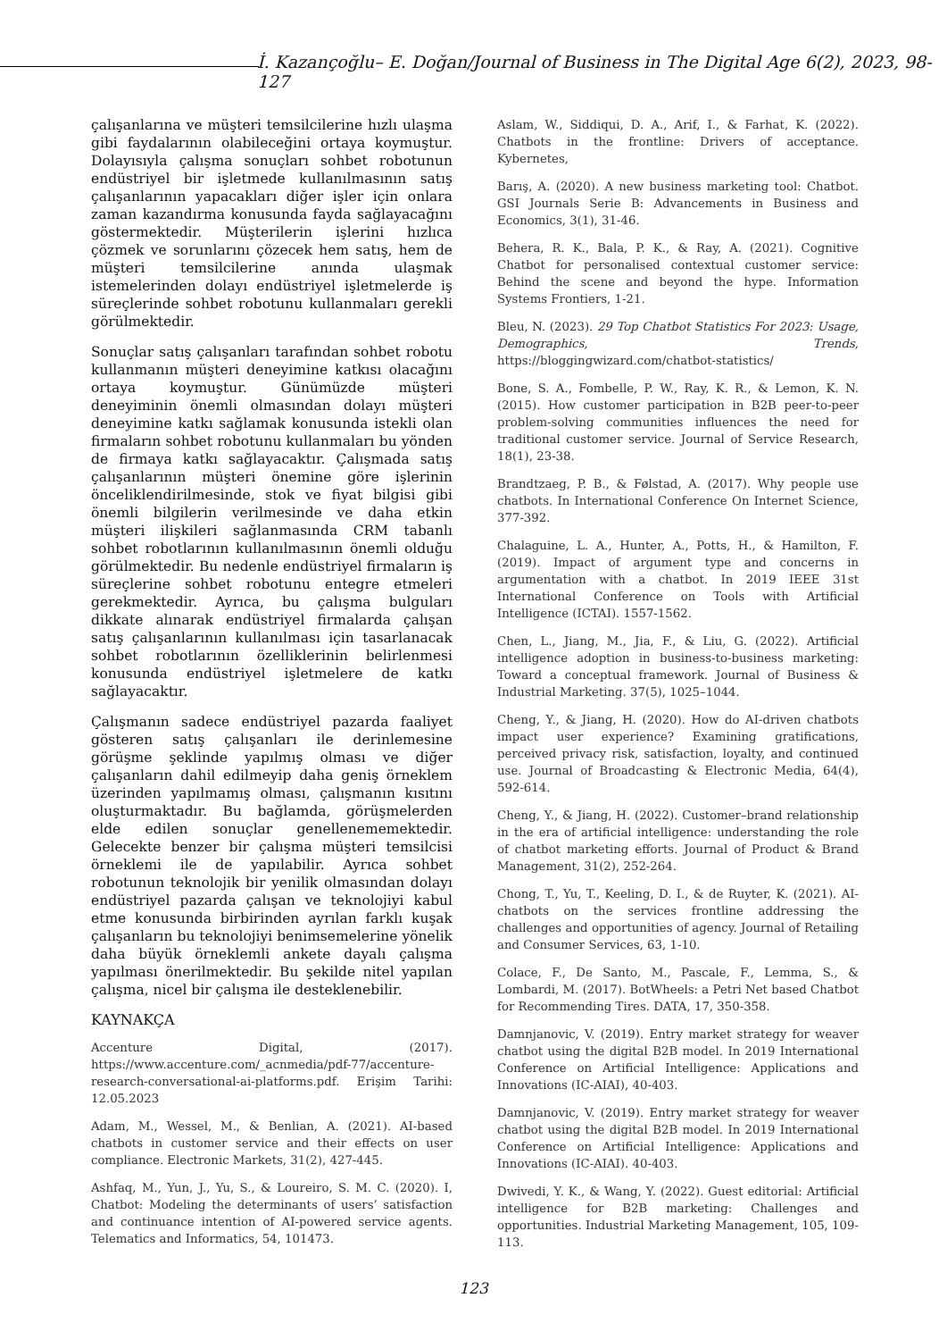İ. Kazançoğlu– E. Doğan/Journal of Business in The Digital Age 6(2), 2023, 98-127
çalışanlarına ve müşteri temsilcilerine hızlı ulaşma gibi faydalarının olabileceğini ortaya koymuştur. Dolayısıyla çalışma sonuçları sohbet robotunun endüstriyel bir işletmede kullanılmasının satış çalışanlarının yapacakları diğer işler için onlara zaman kazandırma konusunda fayda sağlayacağını göstermektedir. Müşterilerin işlerini hızlıca çözmek ve sorunlarını çözecek hem satış, hem de müşteri temsilcilerine anında ulaşmak istemelerinden dolayı endüstriyel işletmelerde iş süreçlerinde sohbet robotunu kullanmaları gerekli görülmektedir.
Sonuçlar satış çalışanları tarafından sohbet robotu kullanmanın müşteri deneyimine katkısı olacağını ortaya koymuştur. Günümüzde müşteri deneyiminin önemli olmasından dolayı müşteri deneyimine katkı sağlamak konusunda istekli olan firmaların sohbet robotunu kullanmaları bu yönden de firmaya katkı sağlayacaktır. Çalışmada satış çalışanlarının müşteri önemine göre işlerinin önceliklendirilmesinde, stok ve fiyat bilgisi gibi önemli bilgilerin verilmesinde ve daha etkin müşteri ilişkileri sağlanmasında CRM tabanlı sohbet robotlarının kullanılmasının önemli olduğu görülmektedir. Bu nedenle endüstriyel firmaların iş süreçlerine sohbet robotunu entegre etmeleri gerekmektedir. Ayrıca, bu çalışma bulguları dikkate alınarak endüstriyel firmalarda çalışan satış çalışanlarının kullanılması için tasarlanacak sohbet robotlarının özelliklerinin belirlenmesi konusunda endüstriyel işletmelere de katkı sağlayacaktır.
Çalışmanın sadece endüstriyel pazarda faaliyet gösteren satış çalışanları ile derinlemesine görüşme şeklinde yapılmış olması ve diğer çalışanların dahil edilmeyip daha geniş örneklem üzerinden yapılmamış olması, çalışmanın kısıtını oluşturmaktadır. Bu bağlamda, görüşmelerden elde edilen sonuçlar genellenememektedir. Gelecekte benzer bir çalışma müşteri temsilcisi örneklemi ile de yapılabilir. Ayrıca sohbet robotunun teknolojik bir yenilik olmasından dolayı endüstriyel pazarda çalışan ve teknolojiyi kabul etme konusunda birbirinden ayrılan farklı kuşak çalışanların bu teknolojiyi benimsemelerine yönelik daha büyük örneklemli ankete dayalı çalışma yapılması önerilmektedir. Bu şekilde nitel yapılan çalışma, nicel bir çalışma ile desteklenebilir.
KAYNAKÇA
Accenture Digital, (2017). https://www.accenture.com/_acnmedia/pdf-77/accenture-research-conversational-ai-platforms.pdf. Erişim Tarihi: 12.05.2023
Adam, M., Wessel, M., & Benlian, A. (2021). AI-based chatbots in customer service and their effects on user compliance. Electronic Markets, 31(2), 427-445.
Ashfaq, M., Yun, J., Yu, S., & Loureiro, S. M. C. (2020). I, Chatbot: Modeling the determinants of users’ satisfaction and continuance intention of AI-powered service agents. Telematics and Informatics, 54, 101473.
Aslam, W., Siddiqui, D. A., Arif, I., & Farhat, K. (2022). Chatbots in the frontline: Drivers of acceptance. Kybernetes,
Barış, A. (2020). A new business marketing tool: Chatbot. GSI Journals Serie B: Advancements in Business and Economics, 3(1), 31-46.
Behera, R. K., Bala, P. K., & Ray, A. (2021). Cognitive Chatbot for personalised contextual customer service: Behind the scene and beyond the hype. Information Systems Frontiers, 1-21.
Bleu, N. (2023). 29 Top Chatbot Statistics For 2023: Usage, Demographics, Trends, https://bloggingwizard.com/chatbot-statistics/
Bone, S. A., Fombelle, P. W., Ray, K. R., & Lemon, K. N. (2015). How customer participation in B2B peer-to-peer problem-solving communities influences the need for traditional customer service. Journal of Service Research, 18(1), 23-38.
Brandtzaeg, P. B., & Følstad, A. (2017). Why people use chatbots. In International Conference On Internet Science, 377-392.
Chalaguine, L. A., Hunter, A., Potts, H., & Hamilton, F. (2019). Impact of argument type and concerns in argumentation with a chatbot. In 2019 IEEE 31st International Conference on Tools with Artificial Intelligence (ICTAI). 1557-1562.
Chen, L., Jiang, M., Jia, F., & Liu, G. (2022). Artificial intelligence adoption in business-to-business marketing: Toward a conceptual framework. Journal of Business & Industrial Marketing. 37(5), 1025–1044.
Cheng, Y., & Jiang, H. (2020). How do AI-driven chatbots impact user experience? Examining gratifications, perceived privacy risk, satisfaction, loyalty, and continued use. Journal of Broadcasting & Electronic Media, 64(4), 592-614.
Cheng, Y., & Jiang, H. (2022). Customer–brand relationship in the era of artificial intelligence: understanding the role of chatbot marketing efforts. Journal of Product & Brand Management, 31(2), 252-264.
Chong, T., Yu, T., Keeling, D. I., & de Ruyter, K. (2021). AI-chatbots on the services frontline addressing the challenges and opportunities of agency. Journal of Retailing and Consumer Services, 63, 1-10.
Colace, F., De Santo, M., Pascale, F., Lemma, S., & Lombardi, M. (2017). BotWheels: a Petri Net based Chatbot for Recommending Tires. DATA, 17, 350-358.
Damnjanovic, V. (2019). Entry market strategy for weaver chatbot using the digital B2B model. In 2019 International Conference on Artificial Intelligence: Applications and Innovations (IC-AIAI), 40-403.
Damnjanovic, V. (2019). Entry market strategy for weaver chatbot using the digital B2B model. In 2019 International Conference on Artificial Intelligence: Applications and Innovations (IC-AIAI). 40-403.
Dwivedi, Y. K., & Wang, Y. (2022). Guest editorial: Artificial intelligence for B2B marketing: Challenges and opportunities. Industrial Marketing Management, 105, 109-113.
123